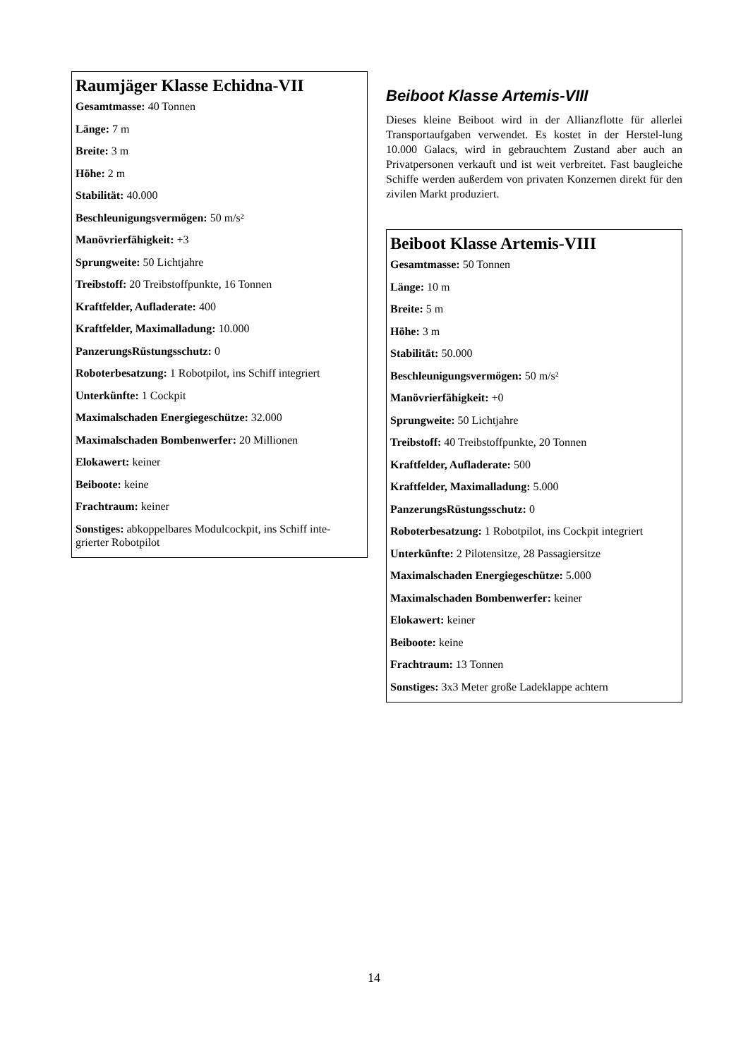Raumjäger Klasse Echidna-VII
Gesamtmasse: 40 Tonnen
Länge: 7 m
Breite: 3 m
Höhe: 2 m
Stabilität: 40.000
Beschleunigungsvermögen: 50 m/s²
Manövrierfähigkeit: +3
Sprungweite: 50 Lichtjahre
Treibstoff: 20 Treibstoffpunkte, 16 Tonnen
Kraftfelder, Aufladerate: 400
Kraftfelder, Maximalladung: 10.000
PanzerungsRüstungsschutz: 0
Roboterbesatzung: 1 Robotpilot, ins Schiff integriert
Unterkünfte: 1 Cockpit
Maximalschaden Energiegeschütze: 32.000
Maximalschaden Bombenwerfer: 20 Millionen
Elokawert: keiner
Beiboote: keine
Frachtraum: keiner
Sonstiges: abkoppelbares Modulcockpit, ins Schiff inte-grierter Robotpilot
Beiboot Klasse Artemis-VIII
Dieses kleine Beiboot wird in der Allianzflotte für allerlei Transportaufgaben verwendet. Es kostet in der Herstel-lung 10.000 Galacs, wird in gebrauchtem Zustand aber auch an Privatpersonen verkauft und ist weit verbreitet. Fast baugleiche Schiffe werden außerdem von privaten Konzernen direkt für den zivilen Markt produziert.
Beiboot Klasse Artemis-VIII
Gesamtmasse: 50 Tonnen
Länge: 10 m
Breite: 5 m
Höhe: 3 m
Stabilität: 50.000
Beschleunigungsvermögen: 50 m/s²
Manövrierfähigkeit: +0
Sprungweite: 50 Lichtjahre
Treibstoff: 40 Treibstoffpunkte, 20 Tonnen
Kraftfelder, Aufladerate: 500
Kraftfelder, Maximalladung: 5.000
PanzerungsRüstungsschutz: 0
Roboterbesatzung: 1 Robotpilot, ins Cockpit integriert
Unterkünfte: 2 Pilotensitze, 28 Passagiersitze
Maximalschaden Energiegeschütze: 5.000
Maximalschaden Bombenwerfer: keiner
Elokawert: keiner
Beiboote: keine
Frachtraum: 13 Tonnen
Sonstiges: 3x3 Meter große Ladeklappe achtern
14